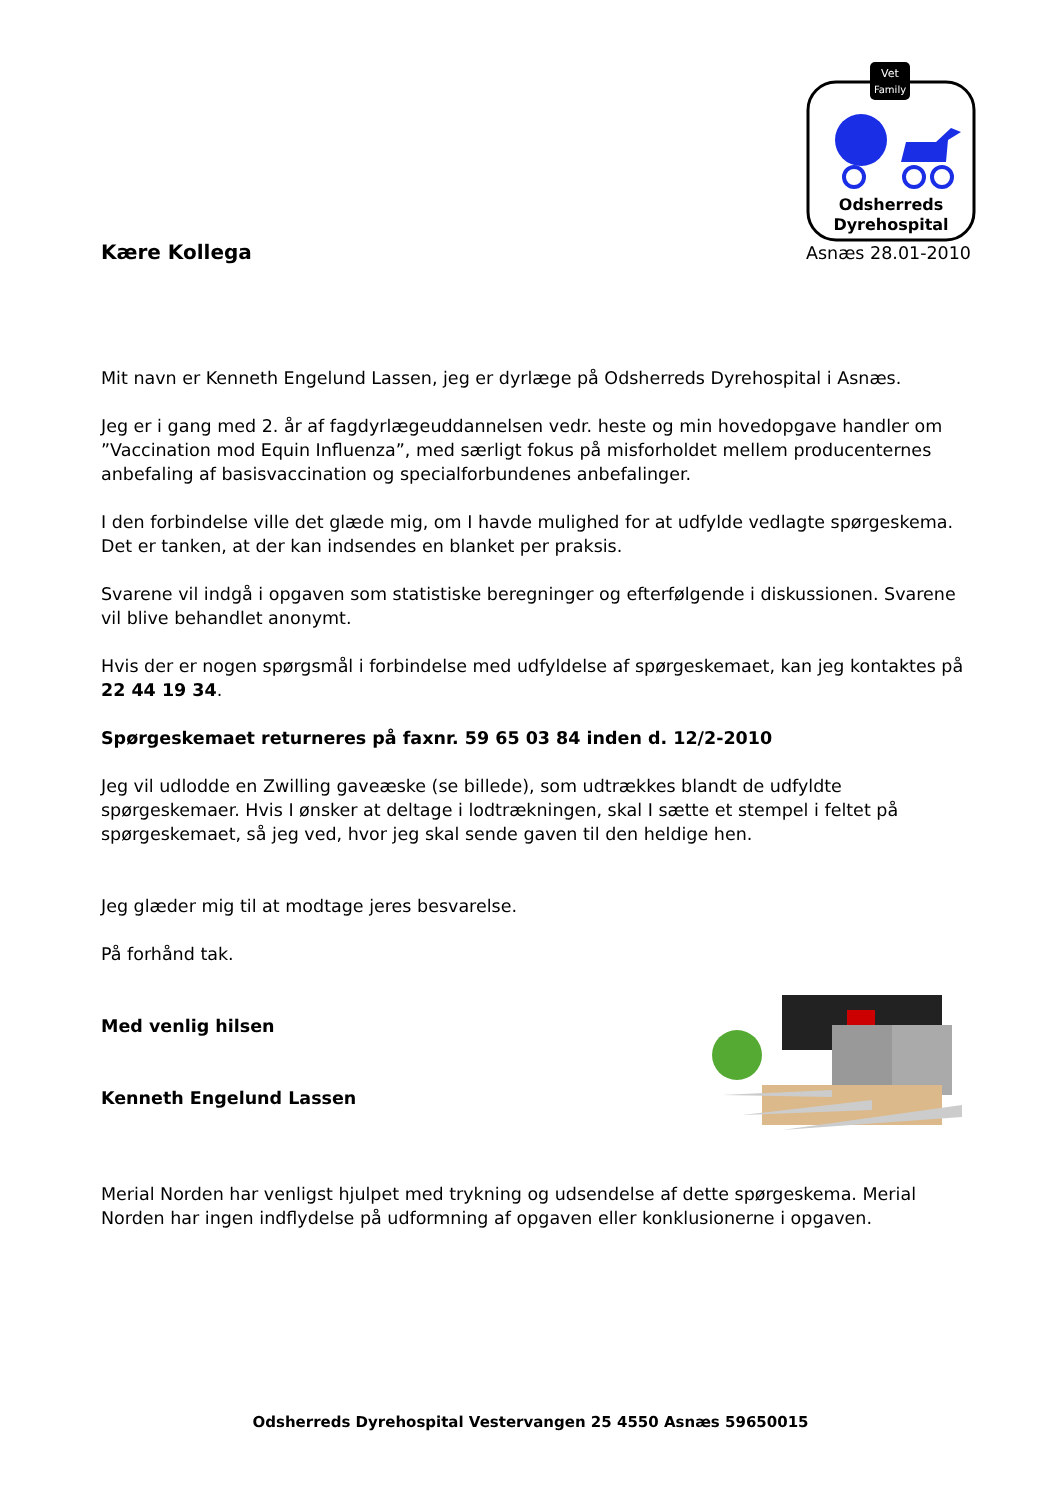Vet
Family
Odsherreds
Dyrehospital
Kære Kollega Asnæs 28.01-2010
Mit navn er Kenneth Engelund Lassen, jeg er dyrlæge på Odsherreds Dyrehospital i Asnæs.
Jeg er i gang med 2. år af fagdyrlægeuddannelsen vedr. heste og min hovedopgave handler om ”Vaccination mod Equin Influenza”, med særligt fokus på misforholdet mellem producenternes anbefaling af basisvaccination og specialforbundenes anbefalinger.
I den forbindelse ville det glæde mig, om I havde mulighed for at udfylde vedlagte spørgeskema. Det er tanken, at der kan indsendes en blanket per praksis.
Svarene vil indgå i opgaven som statistiske beregninger og efterfølgende i diskussionen. Svarene vil blive behandlet anonymt.
Hvis der er nogen spørgsmål i forbindelse med udfyldelse af spørgeskemaet, kan jeg kontaktes på 22 44 19 34.
Spørgeskemaet returneres på faxnr. 59 65 03 84 inden d. 12/2-2010
Jeg vil udlodde en Zwilling gaveæske (se billede), som udtrækkes blandt de udfyldte spørgeskemaer. Hvis I ønsker at deltage i lodtrækningen, skal I sætte et stempel i feltet på spørgeskemaet, så jeg ved, hvor jeg skal sende gaven til den heldige hen.
Jeg glæder mig til at modtage jeres besvarelse.
På forhånd tak.
Med venlig hilsen
Kenneth Engelund Lassen
Merial Norden har venligst hjulpet med trykning og udsendelse af dette spørgeskema. Merial Norden har ingen indflydelse på udformning af opgaven eller konklusionerne i opgaven.
Odsherreds Dyrehospital Vestervangen 25 4550 Asnæs 59650015